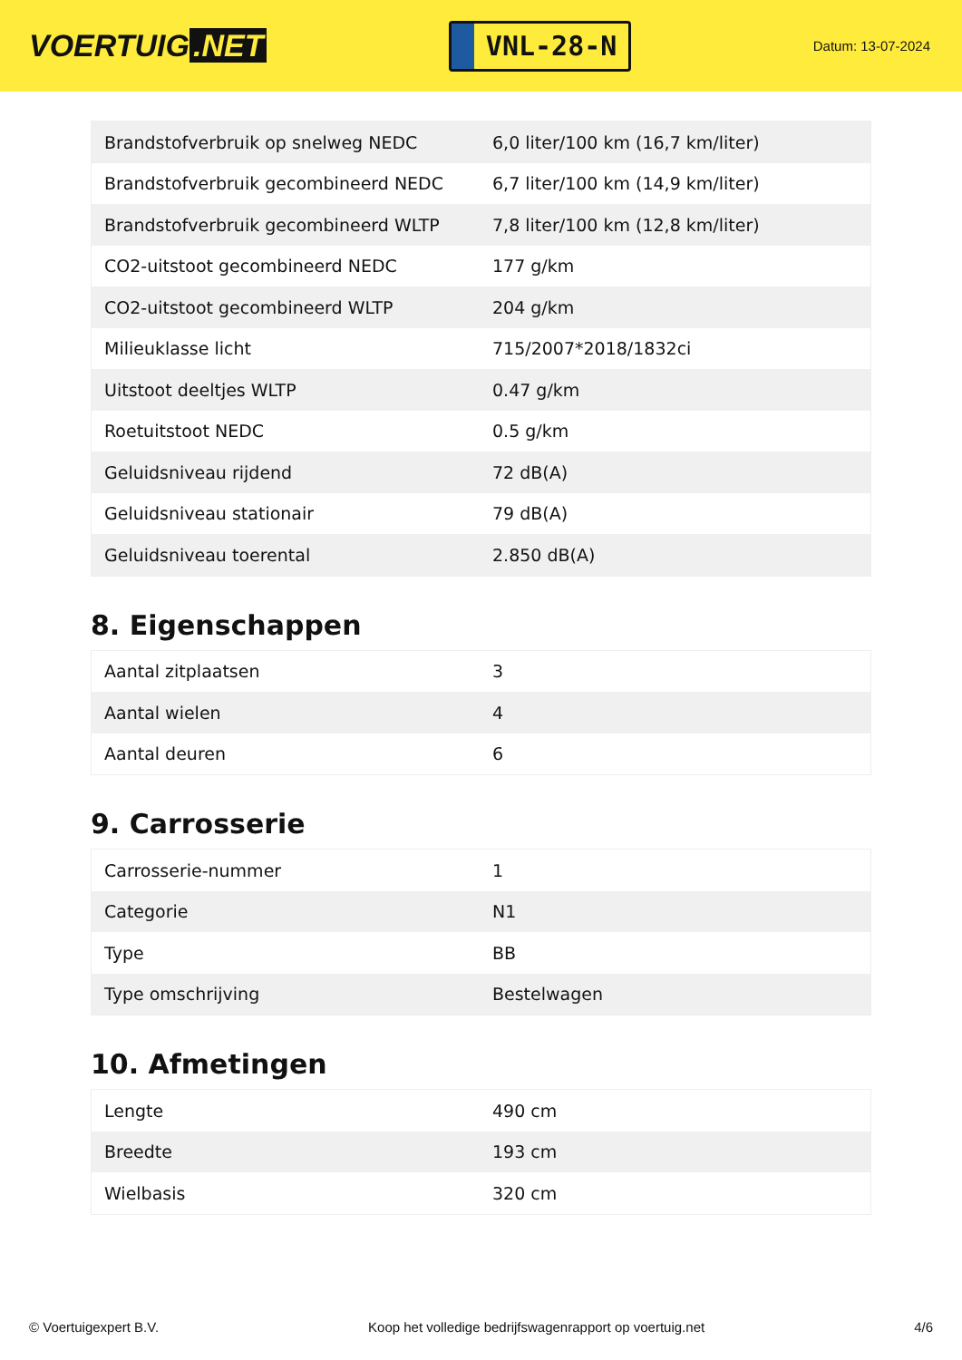VOERTUIG.NET
VNL-28-N
Datum: 13-07-2024
| Brandstofverbruik op snelweg NEDC | 6,0 liter/100 km (16,7 km/liter) |
| Brandstofverbruik gecombineerd NEDC | 6,7 liter/100 km (14,9 km/liter) |
| Brandstofverbruik gecombineerd WLTP | 7,8 liter/100 km (12,8 km/liter) |
| CO2-uitstoot gecombineerd NEDC | 177 g/km |
| CO2-uitstoot gecombineerd WLTP | 204 g/km |
| Milieuklasse licht | 715/2007*2018/1832ci |
| Uitstoot deeltjes WLTP | 0.47 g/km |
| Roetuitstoot NEDC | 0.5 g/km |
| Geluidsniveau rijdend | 72 dB(A) |
| Geluidsniveau stationair | 79 dB(A) |
| Geluidsniveau toerental | 2.850 dB(A) |
8. Eigenschappen
| Aantal zitplaatsen | 3 |
| Aantal wielen | 4 |
| Aantal deuren | 6 |
9. Carrosserie
| Carrosserie-nummer | 1 |
| Categorie | N1 |
| Type | BB |
| Type omschrijving | Bestelwagen |
10. Afmetingen
| Lengte | 490 cm |
| Breedte | 193 cm |
| Wielbasis | 320 cm |
© Voertuigexpert B.V. Koop het volledige bedrijfswagenrapport op voertuig.net 4/6